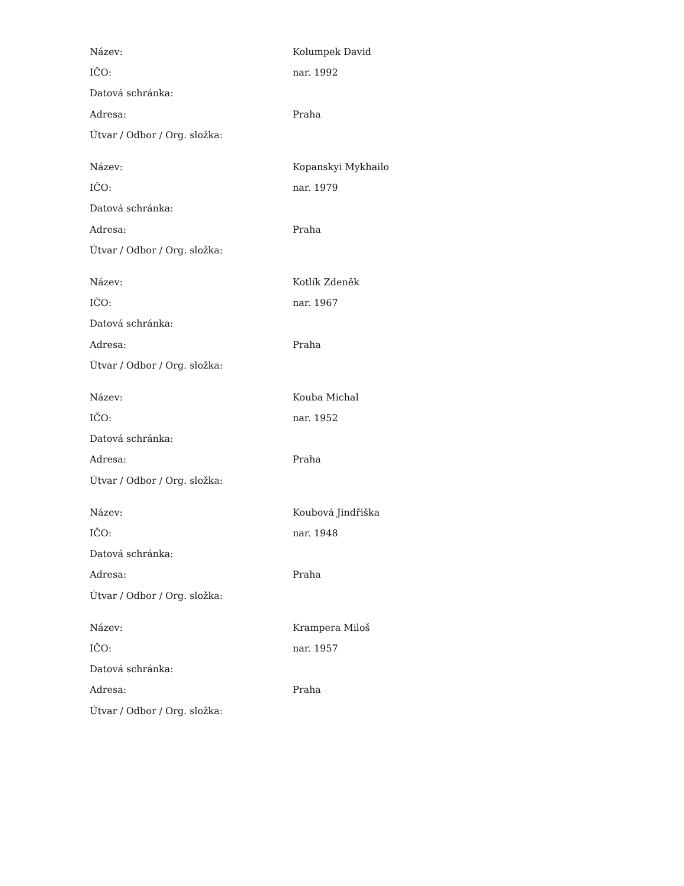| Název: | Kolumpek David |
| IČO: | nar. 1992 |
| Datová schránka: | |
| Adresa: | Praha |
| Útvar / Odbor / Org. složka: | |
| Název: | Kopanskyi Mykhailo |
| IČO: | nar. 1979 |
| Datová schránka: | |
| Adresa: | Praha |
| Útvar / Odbor / Org. složka: | |
| Název: | Kotlík Zdeněk |
| IČO: | nar. 1967 |
| Datová schránka: | |
| Adresa: | Praha |
| Útvar / Odbor / Org. složka: | |
| Název: | Kouba Michal |
| IČO: | nar. 1952 |
| Datová schránka: | |
| Adresa: | Praha |
| Útvar / Odbor / Org. složka: | |
| Název: | Koubová Jindřiška |
| IČO: | nar. 1948 |
| Datová schránka: | |
| Adresa: | Praha |
| Útvar / Odbor / Org. složka: | |
| Název: | Krampera Miloš |
| IČO: | nar. 1957 |
| Datová schránka: | |
| Adresa: | Praha |
| Útvar / Odbor / Org. složka: | |